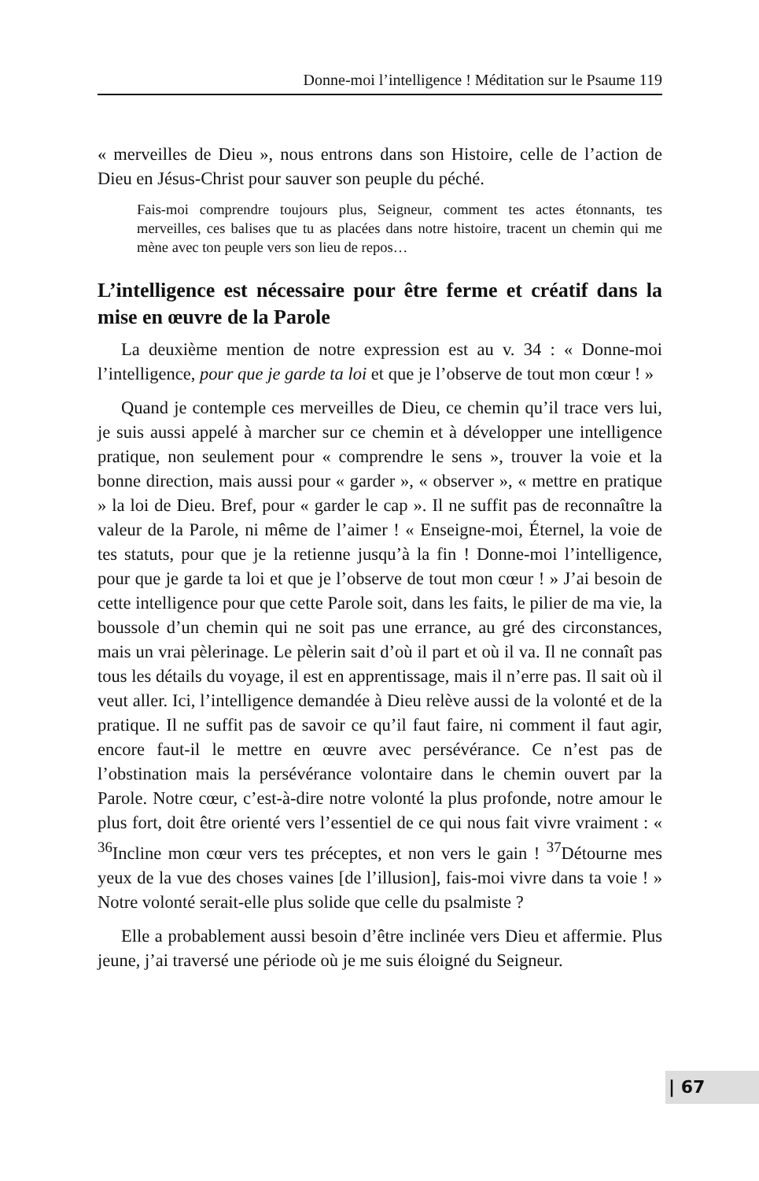Donne-moi l’intelligence ! Méditation sur le Psaume 119
« merveilles de Dieu », nous entrons dans son Histoire, celle de l’action de Dieu en Jésus-Christ pour sauver son peuple du péché.
Fais-moi comprendre toujours plus, Seigneur, comment tes actes étonnants, tes merveilles, ces balises que tu as placées dans notre histoire, tracent un chemin qui me mène avec ton peuple vers son lieu de repos…
L’intelligence est nécessaire pour être ferme et créatif dans la mise en œuvre de la Parole
La deuxième mention de notre expression est au v. 34 : « Donne-moi l’intelligence, pour que je garde ta loi et que je l’observe de tout mon cœur ! »
Quand je contemple ces merveilles de Dieu, ce chemin qu’il trace vers lui, je suis aussi appelé à marcher sur ce chemin et à développer une intelligence pratique, non seulement pour « comprendre le sens », trouver la voie et la bonne direction, mais aussi pour « garder », « observer », « mettre en pratique » la loi de Dieu. Bref, pour « garder le cap ». Il ne suffit pas de reconnaître la valeur de la Parole, ni même de l’aimer ! « Enseigne-moi, Éternel, la voie de tes statuts, pour que je la retienne jusqu’à la fin ! Donne-moi l’intelligence, pour que je garde ta loi et que je l’observe de tout mon cœur ! » J’ai besoin de cette intelligence pour que cette Parole soit, dans les faits, le pilier de ma vie, la boussole d’un chemin qui ne soit pas une errance, au gré des circonstances, mais un vrai pèlerinage. Le pèlerin sait d’où il part et où il va. Il ne connaît pas tous les détails du voyage, il est en apprentissage, mais il n’erre pas. Il sait où il veut aller. Ici, l’intelligence demandée à Dieu relève aussi de la volonté et de la pratique. Il ne suffit pas de savoir ce qu’il faut faire, ni comment il faut agir, encore faut-il le mettre en œuvre avec persévérance. Ce n’est pas de l’obstination mais la persévérance volontaire dans le chemin ouvert par la Parole. Notre cœur, c’est-à-dire notre volonté la plus profonde, notre amour le plus fort, doit être orienté vers l’essentiel de ce qui nous fait vivre vraiment : « <sup>36</sup>Incline mon cœur vers tes préceptes, et non vers le gain ! <sup>37</sup>Détourne mes yeux de la vue des choses vaines [de l’illusion], fais-moi vivre dans ta voie ! » Notre volonté serait-elle plus solide que celle du psalmiste ?
Elle a probablement aussi besoin d’être inclinée vers Dieu et affermie. Plus jeune, j’ai traversé une période où je me suis éloigné du Seigneur.
| 67